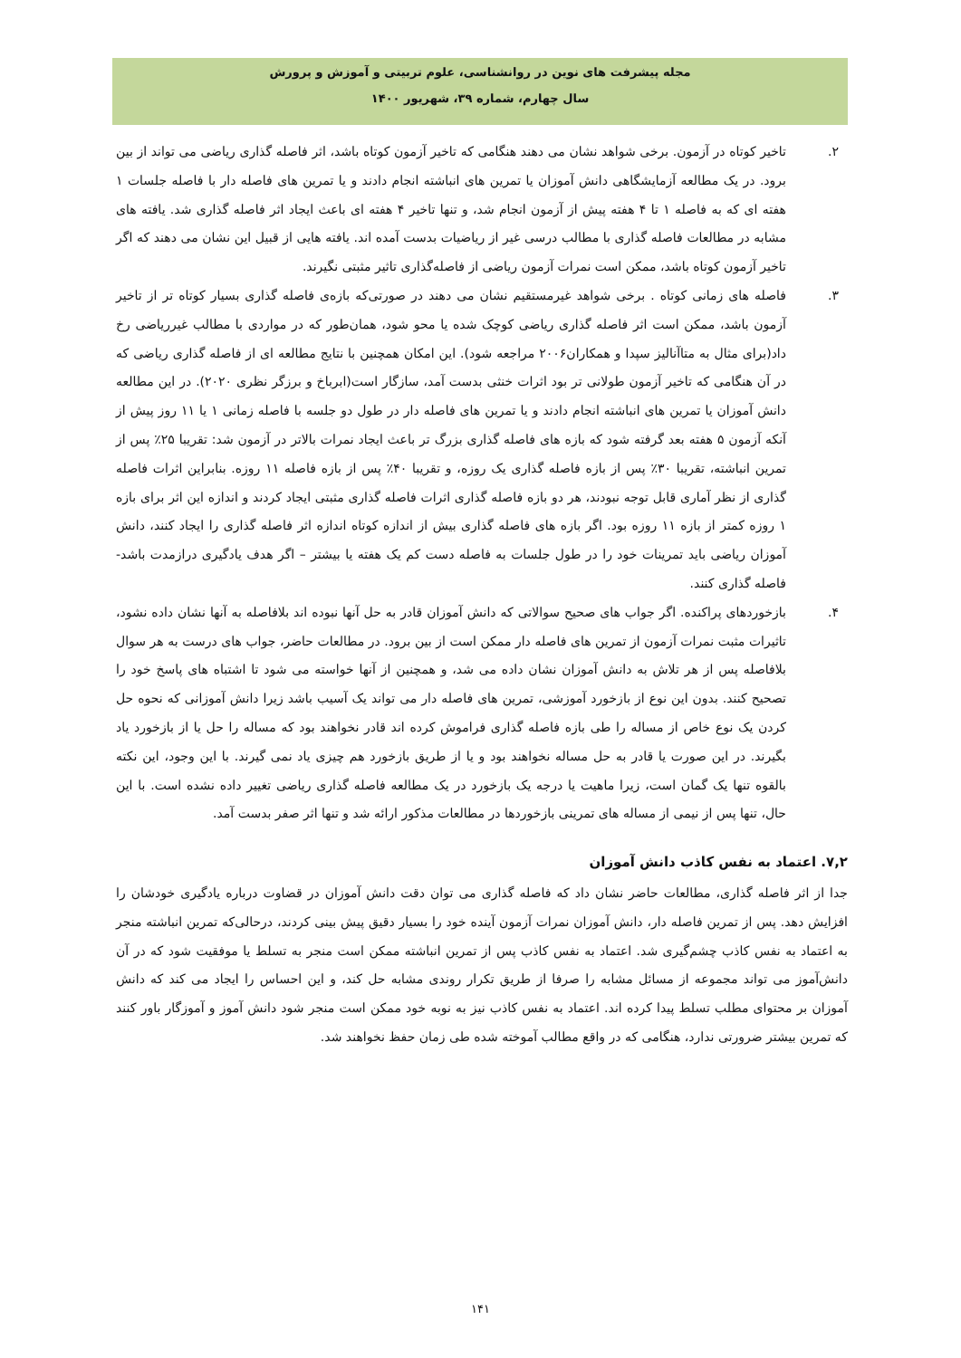مجله پیشرفت های نوین در روانشناسی، علوم تربیتی و آموزش و پرورش
سال چهارم، شماره ۳۹، شهریور ۱۴۰۰
۲. تاخیر کوتاه در آزمون. برخی شواهد نشان می دهند هنگامی که تاخیر آزمون کوتاه باشد، اثر فاصله گذاری ریاضی می تواند از بین برود. در یک مطالعه آزمایشگاهی دانش آموزان یا تمرین های انباشته انجام دادند و یا تمرین های فاصله دار با فاصله جلسات ۱ هفته ای که به فاصله ۱ تا ۴ هفته پیش از آزمون انجام شد، و تنها تاخیر ۴ هفته ای باعث ایجاد اثر فاصله گذاری شد. یافته های مشابه در مطالعات فاصله گذاری با مطالب درسی غیر از ریاضیات بدست آمده اند. یافته هایی از قبیل این نشان می دهند که اگر تاخیر آزمون کوتاه باشد، ممکن است نمرات آزمون ریاضی از فاصله‌گذاری تاثیر مثبتی نگیرند.
۳. فاصله های زمانی کوتاه . برخی شواهد غیرمستقیم نشان می دهند در صورتی‌که بازه‌ی فاصله گذاری بسیار کوتاه تر از تاخیر آزمون باشد، ممکن است اثر فاصله گذاری ریاضی کوچک شده یا محو شود، همان‌طور که در مواردی با مطالب غیرریاضی رخ داد(برای مثال به متاآنالیز سپدا و همکاران۲۰۰۶ مراجعه شود). این امکان همچنین با نتایج مطالعه ای از فاصله گذاری ریاضی که در آن هنگامی که تاخیر آزمون طولانی تر بود اثرات خنثی بدست آمد، سازگار است(ابرباخ و برزگر نظری ۲۰۲۰). در این مطالعه دانش آموزان یا تمرین های انباشته انجام دادند و یا تمرین های فاصله دار در طول دو جلسه با فاصله زمانی ۱ یا ۱۱ روز پیش از آنکه آزمون ۵ هفته بعد گرفته شود که بازه های فاصله گذاری بزرگ تر باعث ایجاد نمرات بالاتر در آزمون شد: تقریبا ۲۵٪ پس از تمرین انباشته، تقریبا ۳۰٪ پس از بازه فاصله گذاری یک روزه، و تقریبا ۴۰٪ پس از بازه فاصله ۱۱ روزه. بنابراین اثرات فاصله گذاری از نظر آماری قابل توجه نبودند، هر دو بازه فاصله گذاری اثرات فاصله گذاری مثبتی ایجاد کردند و اندازه این اثر برای بازه ۱ روزه کمتر از بازه ۱۱ روزه بود. اگر بازه های فاصله گذاری بیش از اندازه کوتاه اندازه اثر فاصله گذاری را ایجاد کنند، دانش آموزان ریاضی باید تمرینات خود را در طول جلسات به فاصله دست کم یک هفته یا بیشتر – اگر هدف یادگیری درازمدت باشد- فاصله گذاری کنند.
۴. بازخوردهای پراکنده. اگر جواب های صحیح سوالاتی که دانش آموزان قادر به حل آنها نبوده اند بلافاصله به آنها نشان داده نشود، تاثیرات مثبت نمرات آزمون از تمرین های فاصله دار ممکن است از بین برود. در مطالعات حاضر، جواب های درست به هر سوال بلافاصله پس از هر تلاش به دانش آموزان نشان داده می شد، و همچنین از آنها خواسته می شود تا اشتباه های پاسخ خود را تصحیح کنند. بدون این نوع از بازخورد آموزشی، تمرین های فاصله دار می تواند یک آسیب باشد زیرا دانش آموزانی که نحوه حل کردن یک نوع خاص از مساله را طی بازه فاصله گذاری فراموش کرده اند قادر نخواهند بود که مساله را حل یا از بازخورد یاد بگیرند. در این صورت یا قادر به حل مساله نخواهند بود و یا از طریق بازخورد هم چیزی یاد نمی گیرند. با این وجود، این نکته بالقوه تنها یک گمان است، زیرا ماهیت یا درجه یک بازخورد در یک مطالعه فاصله گذاری ریاضی تغییر داده نشده است. با این حال، تنها پس از نیمی از مساله های تمرینی بازخوردها در مطالعات مذکور ارائه شد و تنها اثر صفر بدست آمد.
۷,۲. اعتماد به نفس کاذب دانش آموزان
جدا از اثر فاصله گذاری، مطالعات حاضر نشان داد که فاصله گذاری می توان دقت دانش آموزان در قضاوت درباره یادگیری خودشان را افزایش دهد. پس از تمرین فاصله دار، دانش آموزان نمرات آزمون آینده خود را بسیار دقیق پیش بینی کردند، درحالی‌که تمرین انباشته منجر به اعتماد به نفس کاذب چشم‌گیری شد. اعتماد به نفس کاذب پس از تمرین انباشته ممکن است منجر به تسلط یا موفقیت شود که در آن دانش‌آموز می تواند مجموعه از مسائل مشابه را صرفا از طریق تکرار روندی مشابه حل کند، و این احساس را ایجاد می کند که دانش آموزان بر محتوای مطلب تسلط پیدا کرده اند. اعتماد به نفس کاذب نیز به نوبه خود ممکن است منجر شود دانش آموز و آموزگار باور کنند که تمرین بیشتر ضرورتی ندارد، هنگامی که در واقع مطالب آموخته شده طی زمان حفظ نخواهند شد.
۱۴۱